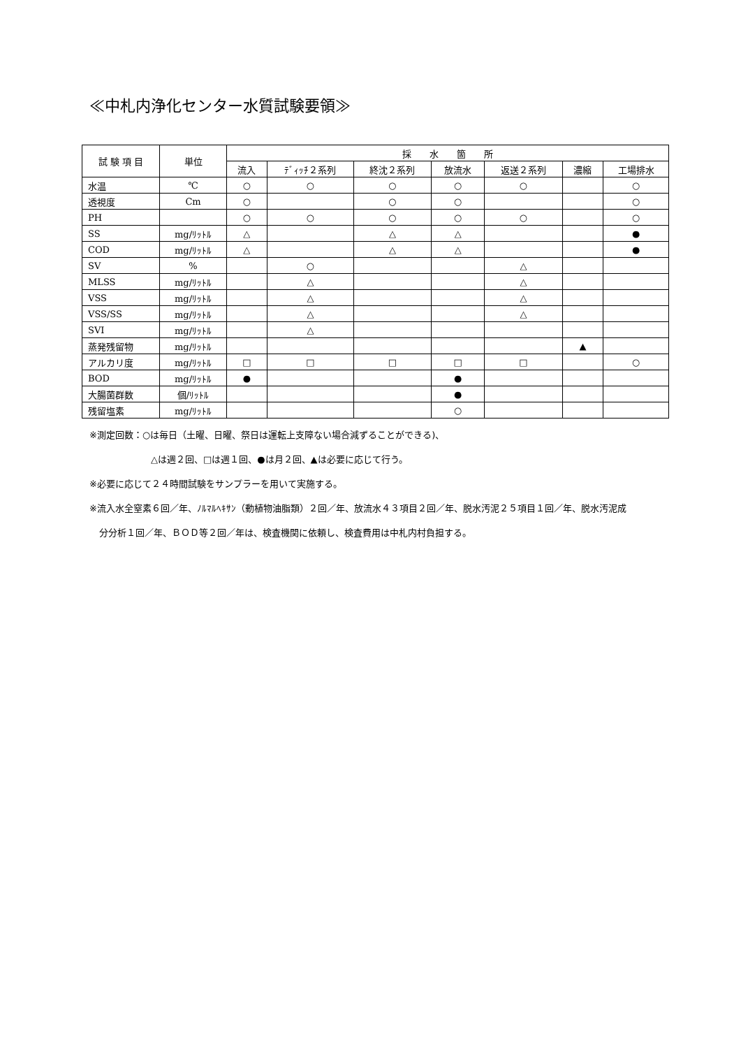≪中札内浄化センター水質試験要領≫
| 試 験 項 目 | 単位 | 採 水 箇 所 | | | | | | |
| --- | --- | --- | --- | --- | --- | --- | --- | --- |
| | | 流入 | ﾃﾞｨｯﾁ２系列 | 終沈２系列 | 放流水 | 返送２系列 | 濃縮 | 工場排水 |
| 水温 | ℃ | ○ | ○ | ○ | ○ | ○ | | ○ |
| 透視度 | Cm | ○ | | ○ | ○ | | | ○ |
| PH | | ○ | ○ | ○ | ○ | ○ | | ○ |
| SS | mg/ﾘｯﾄﾙ | △ | | △ | △ | | | ● |
| COD | mg/ﾘｯﾄﾙ | △ | | △ | △ | | | ● |
| SV | % | | ○ | | | △ | | |
| MLSS | mg/ﾘｯﾄﾙ | | △ | | | △ | | |
| VSS | mg/ﾘｯﾄﾙ | | △ | | | △ | | |
| VSS/SS | mg/ﾘｯﾄﾙ | | △ | | | △ | | |
| SVI | mg/ﾘｯﾄﾙ | | △ | | | | | |
| 蒸発残留物 | mg/ﾘｯﾄﾙ | | | | | | ▲ | |
| アルカリ度 | mg/ﾘｯﾄﾙ | □ | □ | □ | □ | □ | | ○ |
| BOD | mg/ﾘｯﾄﾙ | ● | | | ● | | | |
| 大腸菌群数 | 個/ﾘｯﾄﾙ | | | | ● | | | |
| 残留塩素 | mg/ﾘｯﾄﾙ | | | | ○ | | | |
※測定回数：○は毎日（土曜、日曜、祭日は運転上支障ない場合減ずることができる)、
△は週２回、□は週１回、●は月２回、▲は必要に応じて行う。
※必要に応じて２４時間試験をサンプラーを用いて実施する。
※流入水全窒素６回／年、ﾉﾙﾏﾙﾍｷｻﾝ（動植物油脂類）２回／年、放流水４３項目２回／年、脱水汚泥２５項目１回／年、脱水汚泥成
分分析１回／年、ＢＯＤ等２回／年は、検査機関に依頼し、検査費用は中札内村負担する。